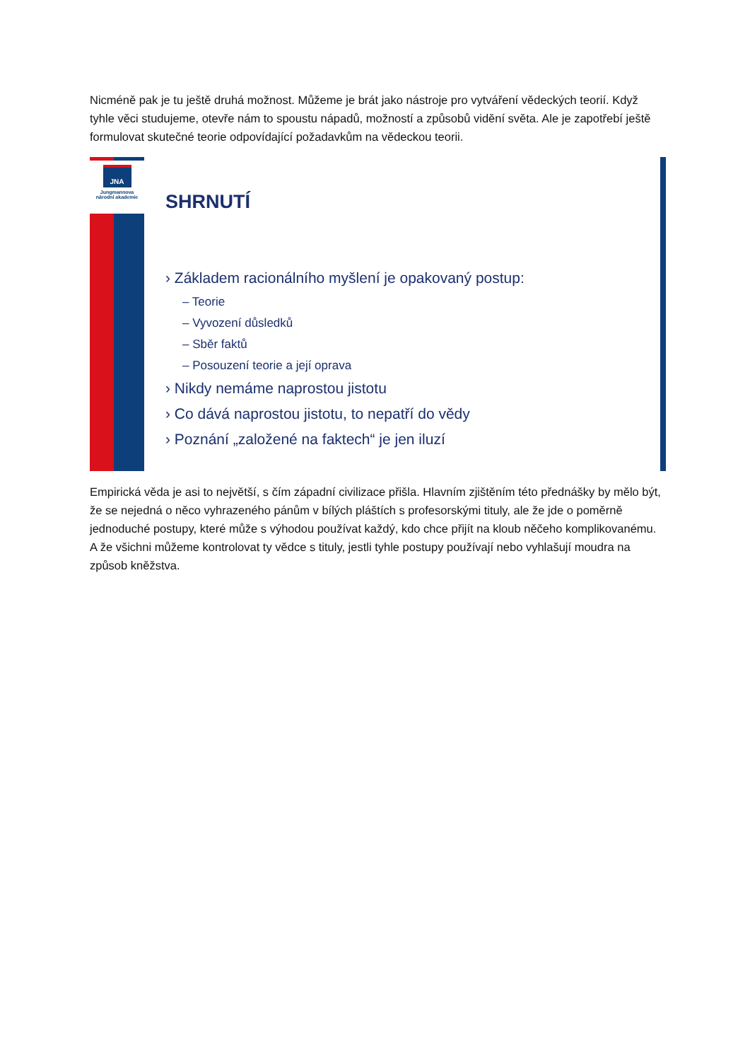Nicméně pak je tu ještě druhá možnost. Můžeme je brát jako nástroje pro vytváření vědeckých teorií. Když tyhle věci studujeme, otevře nám to spoustu nápadů, možností a způsobů vidění světa. Ale je zapotřebí ještě formulovat skutečné teorie odpovídající požadavkům na vědeckou teorii.
JNA
Jungmannova
národní akademie
SHRNUTÍ
› Základem racionálního myšlení je opakovaný postup:
– Teorie
– Vyvození důsledků
– Sběr faktů
– Posouzení teorie a její oprava
› Nikdy nemáme naprostou jistotu
› Co dává naprostou jistotu, to nepatří do vědy
› Poznání „založené na faktech“ je jen iluzí
Empirická věda je asi to největší, s čím západní civilizace přišla. Hlavním zjištěním této přednášky by mělo být, že se nejedná o něco vyhrazeného pánům v bílých pláštích s profesorskými tituly, ale že jde o poměrně jednoduché postupy, které může s výhodou používat každý, kdo chce přijít na kloub něčeho komplikovanému. A že všichni můžeme kontrolovat ty vědce s tituly, jestli tyhle postupy používají nebo vyhlašují moudra na způsob kněžstva.